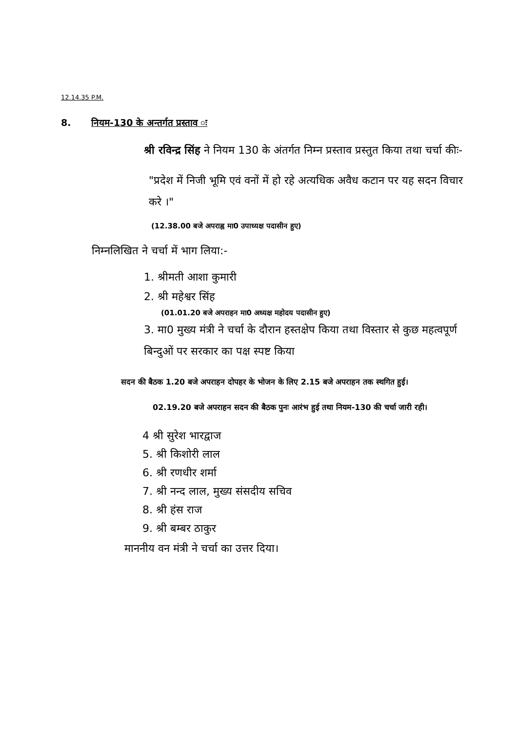12.14.35 P.M.
8. नियम-130 के अन्तर्गत प्रस्ताव ः
श्री रविन्द्र सिंह ने नियम 130 के अंतर्गत निम्न प्रस्ताव प्रस्तुत किया तथा चर्चा कीः-
"प्रदेश में निजी भूमि एवं वनों में हो रहे अत्यधिक अवैध कटान पर यह सदन विचार करे ।"
(12.38.00 बजे अपराह्न मा0 उपाध्यक्ष पदासीन हुए)
निम्नलिखित ने चर्चा में भाग लिया:-
1. श्रीमती आशा कुमारी
2. श्री महेश्वर सिंह
(01.01.20 बजे अपराहन मा0 अध्यक्ष महोदय पदासीन हुए)
3. मा0 मुख्य मंत्री ने चर्चा के दौरान हस्तक्षेप किया तथा विस्तार से कुछ महत्वपूर्ण बिन्दुओं पर सरकार का पक्ष स्पष्ट किया
सदन की बैठक 1.20 बजे अपराहन दोपहर के भोजन के लिए 2.15 बजे अपराहन तक स्थगित हुई।
02.19.20 बजे अपराहन सदन की बैठक पुनः आरंभ हुई तथा नियम-130 की चर्चा जारी रही।
4 श्री सुरेश भारद्वाज
5. श्री किशोरी लाल
6. श्री रणधीर शर्मा
7. श्री नन्द लाल, मुख्य संसदीय सचिव
8. श्री हंस राज
9. श्री बम्बर ठाकुर
माननीय वन मंत्री ने चर्चा का उत्तर दिया।